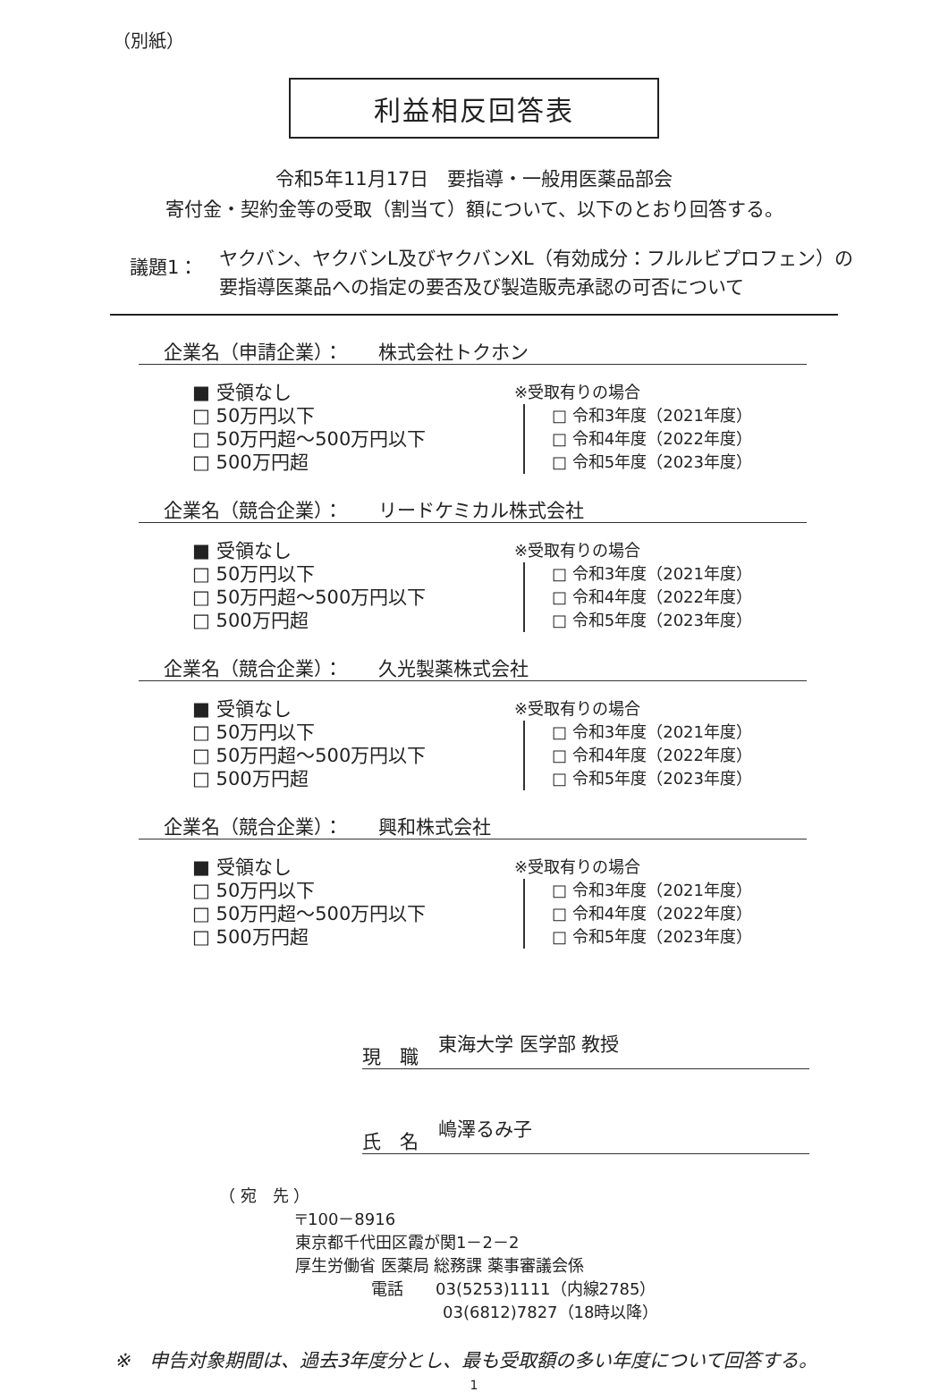（別紙）
利益相反回答表
令和5年11月17日　要指導・一般用医薬品部会
寄付金・契約金等の受取（割当て）額について、以下のとおり回答する。
議題1：
ヤクバン、ヤクバンL及びヤクバンXL（有効成分：フルルビプロフェン）の
要指導医薬品への指定の要否及び製造販売承認の可否について
企業名（申請企業）： 株式会社トクホン
■ 受領なし
□ 50万円以下
□ 50万円超～500万円以下
□ 500万円超
※受取有りの場合
□ 令和3年度（2021年度）
□ 令和4年度（2022年度）
□ 令和5年度（2023年度）
企業名（競合企業）： リードケミカル株式会社
■ 受領なし
□ 50万円以下
□ 50万円超～500万円以下
□ 500万円超
※受取有りの場合
□ 令和3年度（2021年度）
□ 令和4年度（2022年度）
□ 令和5年度（2023年度）
企業名（競合企業）： 久光製薬株式会社
■ 受領なし
□ 50万円以下
□ 50万円超～500万円以下
□ 500万円超
※受取有りの場合
□ 令和3年度（2021年度）
□ 令和4年度（2022年度）
□ 令和5年度（2023年度）
企業名（競合企業）： 興和株式会社
■ 受領なし
□ 50万円以下
□ 50万円超～500万円以下
□ 500万円超
※受取有りの場合
□ 令和3年度（2021年度）
□ 令和4年度（2022年度）
□ 令和5年度（2023年度）
現　職
東海大学 医学部 教授
氏　名
嶋澤るみ子
（ 宛　先 ）
〒100－8916
東京都千代田区霞が関1－2－2
厚生労働省 医薬局 総務課 薬事審議会係
電話　　03(5253)1111（内線2785）
03(6812)7827（18時以降）
※　申告対象期間は、過去3年度分とし、最も受取額の多い年度について回答する。
1